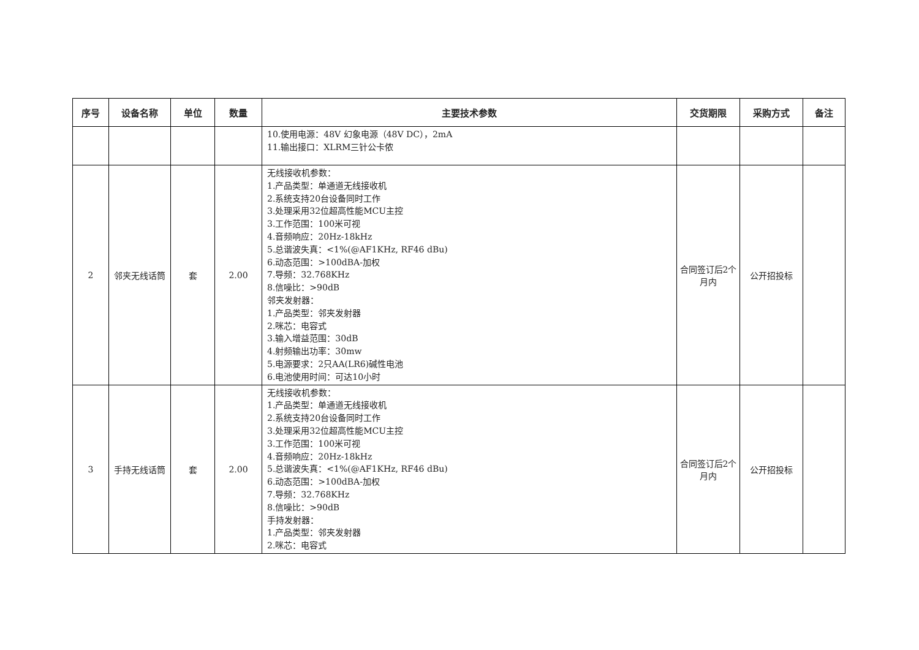| 序号 | 设备名称 | 单位 | 数量 | 主要技术参数 | 交货期限 | 采购方式 | 备注 |
| --- | --- | --- | --- | --- | --- | --- | --- |
| | | | | 10.使用电源：48V 幻象电源（48V DC），2mA 11.输出接口：XLRM三针公卡侬 | | | |
| 2 | 邻夹无线话筒 | 套 | 2.00 | 无线接收机参数： 1.产品类型：单通道无线接收机 2.系统支持20台设备同时工作 3.处理采用32位超高性能MCU主控 3.工作范围：100米可视 4.音频响应：20Hz-18kHz 5.总谐波失真：<1%(@AF1KHz, RF46 dBu) 6.动态范围：>100dBA-加权 7.导频：32.768KHz 8.信噪比：>90dB 邻夹发射器： 1.产品类型：邻夹发射器 2.咪芯：电容式 3.输入增益范围：30dB 4.射频输出功率：30mw 5.电源要求：2只AA(LR6)碱性电池 6.电池使用时间：可达10小时 | 合同签订后2个月内 | 公开招投标 | |
| 3 | 手持无线话筒 | 套 | 2.00 | 无线接收机参数： 1.产品类型：单通道无线接收机 2.系统支持20台设备同时工作 3.处理采用32位超高性能MCU主控 3.工作范围：100米可视 4.音频响应：20Hz-18kHz 5.总谐波失真：<1%(@AF1KHz, RF46 dBu) 6.动态范围：>100dBA-加权 7.导频：32.768KHz 8.信噪比：>90dB 手持发射器： 1.产品类型：邻夹发射器 2.咪芯：电容式 | 合同签订后2个月内 | 公开招投标 | |